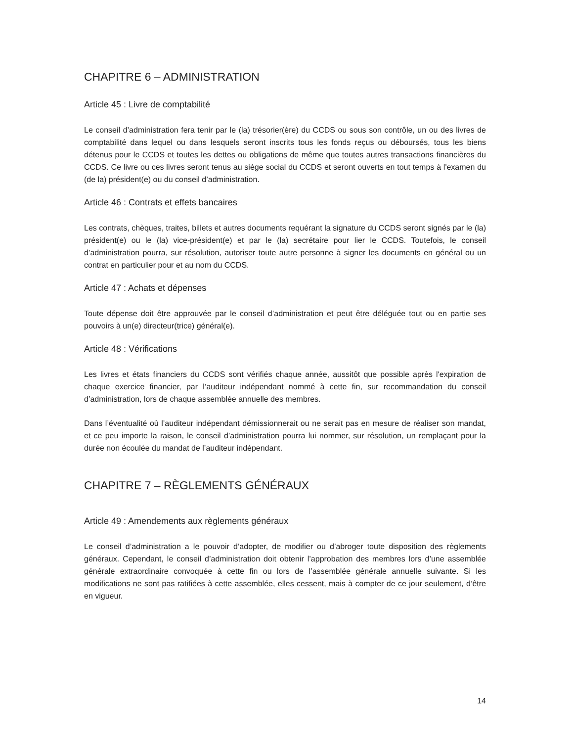CHAPITRE 6 – ADMINISTRATION
Article 45 : Livre de comptabilité
Le conseil d’administration fera tenir par le (la) trésorier(ère) du CCDS ou sous son contrôle, un ou des livres de comptabilité dans lequel ou dans lesquels seront inscrits tous les fonds reçus ou déboursés, tous les biens détenus pour le CCDS et toutes les dettes ou obligations de même que toutes autres transactions financières du CCDS. Ce livre ou ces livres seront tenus au siège social du CCDS et seront ouverts en tout temps à l'examen du (de la) président(e) ou du conseil d’administration.
Article 46 : Contrats et effets bancaires
Les contrats, chèques, traites, billets et autres documents requérant la signature du CCDS seront signés par le (la) président(e) ou le (la) vice-président(e) et par le (la) secrétaire pour lier le CCDS. Toutefois, le conseil d’administration pourra, sur résolution, autoriser toute autre personne à signer les documents en général ou un contrat en particulier pour et au nom du CCDS.
Article 47 : Achats et dépenses
Toute dépense doit être approuvée par le conseil d’administration et peut être déléguée tout ou en partie ses pouvoirs à un(e) directeur(trice) général(e).
Article 48 : Vérifications
Les livres et états financiers du CCDS sont vérifiés chaque année, aussitôt que possible après l'expiration de chaque exercice financier, par l’auditeur indépendant nommé à cette fin, sur recommandation du conseil d’administration, lors de chaque assemblée annuelle des membres.
Dans l’éventualité où l’auditeur indépendant démissionnerait ou ne serait pas en mesure de réaliser son mandat, et ce peu importe la raison, le conseil d’administration pourra lui nommer, sur résolution, un remplaçant pour la durée non écoulée du mandat de l’auditeur indépendant.
CHAPITRE 7 – RÈGLEMENTS GÉNÉRAUX
Article 49 : Amendements aux règlements généraux
Le conseil d’administration a le pouvoir d’adopter, de modifier ou d’abroger toute disposition des règlements généraux. Cependant, le conseil d’administration doit obtenir l’approbation des membres lors d’une assemblée générale extraordinaire convoquée à cette fin ou lors de l’assemblée générale annuelle suivante. Si les modifications ne sont pas ratifiées à cette assemblée, elles cessent, mais à compter de ce jour seulement, d’être en vigueur.
14